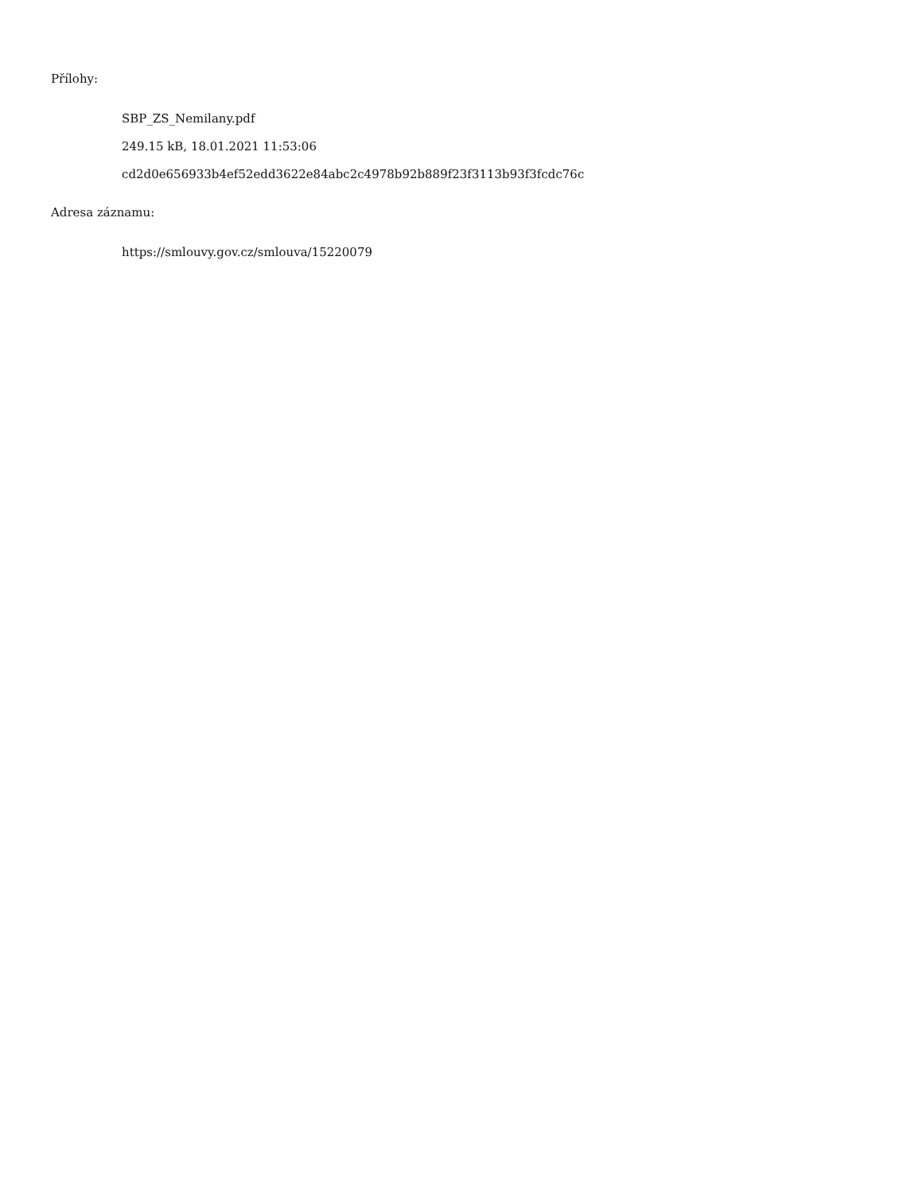Přílohy:
SBP_ZS_Nemilany.pdf
249.15 kB, 18.01.2021 11:53:06
cd2d0e656933b4ef52edd3622e84abc2c4978b92b889f23f3113b93f3fcdc76c
Adresa záznamu:
https://smlouvy.gov.cz/smlouva/15220079